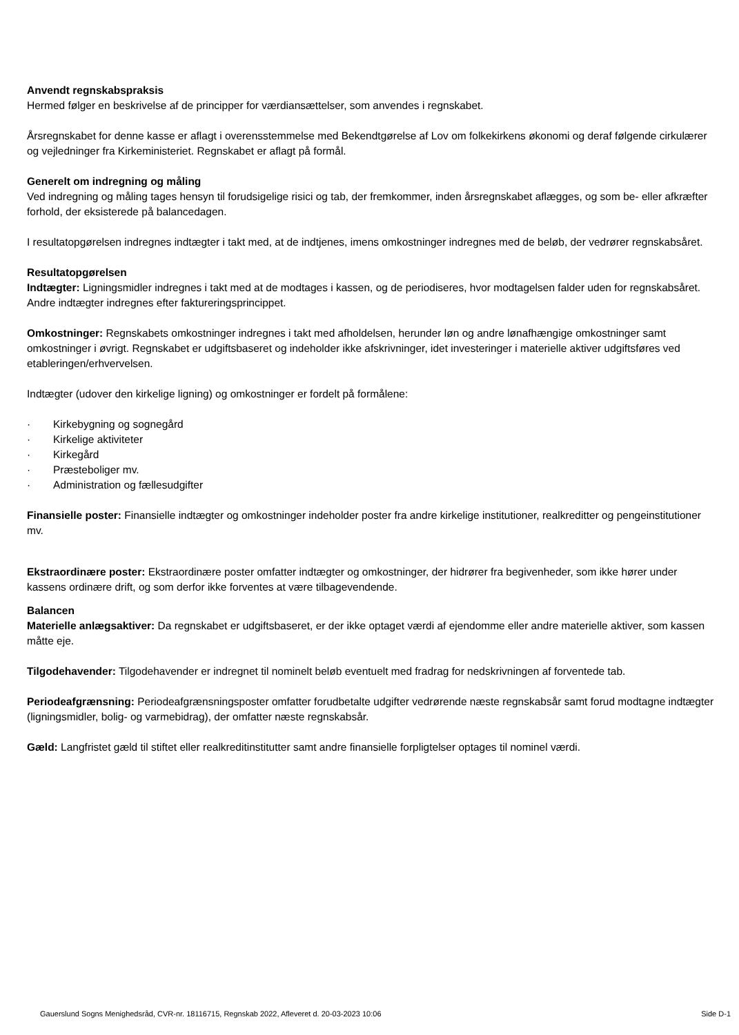Anvendt regnskabspraksis
Hermed følger en beskrivelse af de principper for værdiansættelser, som anvendes i regnskabet.
Årsregnskabet for denne kasse er aflagt i overensstemmelse med Bekendtgørelse af Lov om folkekirkens økonomi og deraf følgende cirkulærer og vejledninger fra Kirkeministeriet. Regnskabet er aflagt på formål.
Generelt om indregning og måling
Ved indregning og måling tages hensyn til forudsigelige risici og tab, der fremkommer, inden årsregnskabet aflægges, og som be- eller afkræfter forhold, der eksisterede på balancedagen.
I resultatopgørelsen indregnes indtægter i takt med, at de indtjenes, imens omkostninger indregnes med de beløb, der vedrører regnskabsåret.
Resultatopgørelsen
Indtægter: Ligningsmidler indregnes i takt med at de modtages i kassen, og de periodiseres, hvor modtagelsen falder uden for regnskabsåret. Andre indtægter indregnes efter faktureringsprincippet.
Omkostninger: Regnskabets omkostninger indregnes i takt med afholdelsen, herunder løn og andre lønafhængige omkostninger samt omkostninger i øvrigt. Regnskabet er udgiftsbaseret og indeholder ikke afskrivninger, idet investeringer i materielle aktiver udgiftsføres ved etableringen/erhvervelsen.
Indtægter (udover den kirkelige ligning) og omkostninger er fordelt på formålene:
· Kirkebygning og sognegård
· Kirkelige aktiviteter
· Kirkegård
· Præsteboliger mv.
· Administration og fællesudgifter
Finansielle poster: Finansielle indtægter og omkostninger indeholder poster fra andre kirkelige institutioner, realkreditter og pengeinstitutioner mv.
Ekstraordinære poster: Ekstraordinære poster omfatter indtægter og omkostninger, der hidrører fra begivenheder, som ikke hører under kassens ordinære drift, og som derfor ikke forventes at være tilbagevendende.
Balancen
Materielle anlægsaktiver: Da regnskabet er udgiftsbaseret, er der ikke optaget værdi af ejendomme eller andre materielle aktiver, som kassen måtte eje.
Tilgodehavender: Tilgodehavender er indregnet til nominelt beløb eventuelt med fradrag for nedskrivningen af forventede tab.
Periodeafgrænsning: Periodeafgrænsningsposter omfatter forudbetalte udgifter vedrørende næste regnskabsår samt forud modtagne indtægter (ligningsmidler, bolig- og varmebidrag), der omfatter næste regnskabsår.
Gæld: Langfristet gæld til stiftet eller realkreditinstitutter samt andre finansielle forpligtelser optages til nominel værdi.
Gauerslund Sogns Menighedsråd, CVR-nr. 18116715, Regnskab 2022, Afleveret d. 20-03-2023 10:06 Side D-1